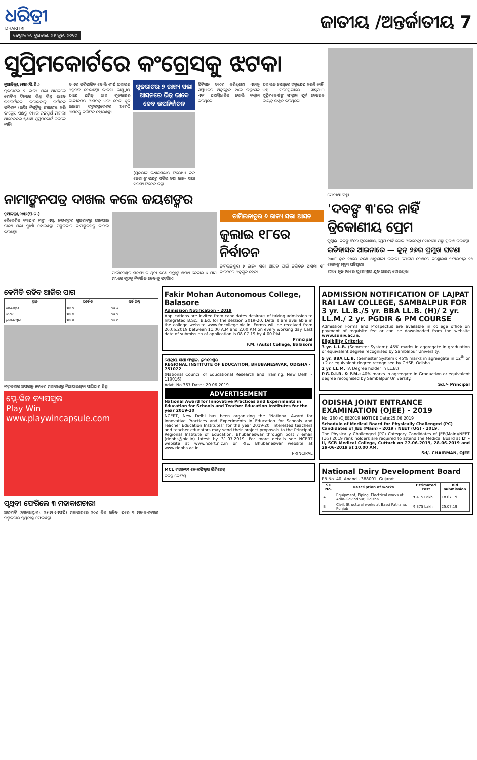ଧରିତ୍ରୀ
DHARITRI
ଢେଙ୍କାନାଳ, ବୁଧବାର, ୨୬ ଜୁନ, ୨୦୧୯
ଜାତୀୟ /ଅନ୍ତର୍ଜାତୀୟ 7
ସୁପ୍ରିମକୋର୍ଟରେ କଂଗ୍ରେସକୁ ଝଟକା
ନୂଆଦିଲ୍ଲୀ,୨୫।୬(ପି.ଟି.)
ଗୁଜରାଟର ୨ ରାଜ୍ୟ ସଭା ଆସନରେ ଗୋଟିଏ ଦିନରେ ଭିନ୍ନ ଭିନ୍ନ ଭାବେ ଉପନିର୍ବାଚନ କରାଇବାକୁ ନିର୍ବାଚନ କମିଶନ (ଇସି) ନିଷ୍ପତ୍ତିକୁ ଚ୍ୟାଲେଞ୍ଜ କରି କଂଗ୍ରେସ ପକ୍ଷରୁ ଦାଏର ଜନସ୍ୱାର୍ଥ ମାମଲା ଆବେଦନର ଶୁଣାଣି ସୁପ୍ରିମକୋର୍ଟ କରିବେ ନାହିଁ।
ଦାଏର କରିପାରିବ ବୋଲି ଶୀର୍ଷ ଅଦାଲତ ଅନୁମତି ଦେଇଛନ୍ତି। ଭାଜପା ରାଷ୍ଟ୍ରୀୟ ଅଧ୍ୟକ୍ଷ ଅମିତ୍ ଶାହ ଗୁଜରାଟର ଗାନ୍ଧୀନଗର ଆସନକୁ ଏବଂ ନେତା ସ୍ମୃତି ଇରାନୀ ଉତ୍ତରପ୍ରଦେଶର ଅମେଠି ଆସନକୁ ନିର୍ବାଚିତ ହୋଇଛନ୍ତି।
ଗୁଜରାଟର ୨ ରାଜ୍ୟ ସଭା ଆସନରେ ଭିନ୍ନ ଭାବେ ହେବ ଉପନିର୍ବାଚନ
(ଗୁଜରାଟ ବିଧାନସଭାର ବିରୋଧୀ ଦଳ ନେତା)ଙ୍କ ପକ୍ଷରୁ ଓକିଲ ତଥା ରାଜ୍ୟ ସଭା ସଦସ୍ୟ ବିବେକ ତନ୍ଖା
ପିଟିସନ ଦାଏର କରିଥିଲେ। ଏହାକୁ ସମ୍ବିଧାନର ଅନୁଚ୍ଛେଦ ୧୪ର ଉଲ୍ଲଂଘନ ଏବଂ ଅସାମ୍ବିଧାନିକ ବୋଲି ବର୍ଣ୍ଣନା କରିଥିଲେ।
ଅଦାଲତ ସେଥିରେ ହସ୍ତକ୍ଷେପ କରନ୍ତି ନାହିଁ। ଏହି ପରିପ୍ରେକ୍ଷୀରେ ଖଣ୍ଡପୀଠ ସୁପ୍ରିମକୋର୍ଟଙ୍କ ସଂକ୍ରାନ୍ତ ପୂର୍ବ କେତେକ ରାୟକୁ ଉଦ୍ଧୃତ କରିଥିଲେ।
ନାମାଙ୍କନପତ୍ର ଦାଖଲ କଲେ ଜୟଶଙ୍କର
ନୂଆଦିଲ୍ଲୀ,୨୫।୬(ପି.ଟି.)
ବୈଦେଶିକ ବ୍ୟାପାର ମନ୍ତ୍ରୀ ଏସ୍. ଜୟଶଙ୍କର ଗୁଜରାଟରୁ ଭାଜପାର ରାଜ୍ୟ ସଭା ପ୍ରାର୍ଥୀ ହୋଇଛନ୍ତି। ମଙ୍ଗଳବାର ନାମାଙ୍କନପତ୍ର ଦାଖଲ କରିଛନ୍ତି।
ପାର୍ଲାମେଣ୍ଟର ସଦସ୍ୟ ନ ଥିବା ଜଣେ ମନ୍ତ୍ରୀଙ୍କୁ ଶପଥ ନେବାର ୬ ମାସ ମଧ୍ୟରେ ଗୃହକୁ ନିର୍ବାଚିତ ହେବାକୁ ପଡ଼ିଥାଏ।
ତାମିଲନାଡୁର ୬ ରାଜ୍ୟ ସଭା ଆସନ
ଜୁଲାଇ ୧୮ରେ ନିର୍ବାଚନ
ତାମିଲନାଡୁର ୬ ରାଜ୍ୟ ସଭା ଆସନ ପାଇଁ ନିର୍ବାଚନ ଆସନ୍ତା ୧୮ ତାରିଖରେ ଅନୁଷ୍ଠିତ ହେବ।
ସୋନାକ୍ଷୀ ସିହ୍ନା
'ଦବଙ୍ଗ ୩'ରେ ନାହିଁ ତ୍ରିକୋଣୀୟ ପ୍ରେମ
ମୁମ୍ବାଇ 'ଦବଙ୍ଗ ୩'ରେ ତ୍ରିକୋଣୀୟ ପ୍ରେମ ନାହିଁ ବୋଲି ଅଭିନେତ୍ରୀ ସୋନାକ୍ଷୀ ସିହ୍ନା ପ୍ରକାଶ କରିଛନ୍ତି।
ଇତିହାସର ଆଇନାରେ — ଜୁନ୍ ୨୬ର ପ୍ରମୁଖ ଘଟଣା
୨୦୦୮ ଜୁନ୍ ୨୬ରେ ଜଣେ ଆତ୍ମଘାତୀ ଇରାକୀ ପୋଲିସ ବେଶରେ ବିସ୍ଫୋରଣ ଘଟାଇବାରୁ ୨୫ ଲୋକଙ୍କ ମୃତ୍ୟୁ ଘଟିଥିଲା।
୧୯୯୧ ଜୁନ ୨୬ରେ ଯୁଗୋସ୍ଲାଭ ଯୁଦ୍ଧ ଆରମ୍ଭ ହୋଇଥିଲା।
କେମିତି ରହିବ ଆଜିର ପାଗ
| ସ୍ଥାନ | ସର୍ବୋଚ୍ଚ | ସର୍ବ ନିମ୍ନ |
| --- | --- | --- |
| ବାଲେଶ୍ୱର | ୩୭.୦ | ୨୫.୫ |
| କଟକ | ୩୫.୫ | ୨୫.୨ |
| ଭୁବନେଶ୍ୱର | ୩୫.୩ | ୨୬.୯ |
ମଙ୍ଗଳବାର ଅପରାହ୍ନ ୫ଟାରେ ମହାକାଶରୁ ନିଆଯାଇଥିବା ପାଣିପାଗ ଚିତ୍ର।
ପ୍ଲେ-ୱିନ କ୍ୟାପସୁଲ
Play Win
www.playwincapsule.com
ପୃଥିବୀ ଫେରିଲେ ୩ ମହାକାଶଚାରୀ
ଅଲମାଟି (କାଜାଖସ୍ତାନ), ୨୫।୬(ଏଏଫପି) ମହାକାଶରେ ୨୦୪ ଦିନ ରହିବା ପରେ ୩ ମହାକାଶଚାରୀ ମଙ୍ଗଳବାର ପୃଥିବୀକୁ ଫେରିଛନ୍ତି।
Fakir Mohan Autonomous College, Balasore
Admission Notification - 2019
Applications are invited from candidates desirous of taking admission to Integrated B.Sc., B.Ed. for the session 2019-20. Details are available in the college website www.fmcollege.nic.in. Forms will be received from 26.06.2019 between 11.00 A.M and 2.00 P.M on every working day. Last date of submission of application is 08.07.19 by 4.00 P.M.
Principal
F.M. (Auto) College, Balasore
କ୍ଷେତ୍ରୀୟ ଶିକ୍ଷା ସଂସ୍ଥାନ, ଭୁବନେଶ୍ୱର
REGIONAL INSTITUTE OF EDUCATION, BHUBANESWAR, ODISHA - 751022
(National Council of Educational Research and Training, New Delhi - 110016)
Advt. No.367 Date : 20.06.2019
ADVERTISEMENT
National Award for Innovative Practices and Experiments in Education for Schools and Teacher Education Institutes for the year 2019-20
NCERT, New Delhi has been organizing the "National Award for Innovative Practices and Experiments in Education for Schools and Teacher Education Institutes" for the year 2019-20. Interested teachers and teacher educators may send their project proposals to the Principal, Regional Institute of Education, Bhubaneswar through post / email (riebbs@nic.in) latest by 31.07.2019. For more details see NCERT website at www.ncert.nic.in or RIE, Bhubaneswar website at www.riebbs.ac.in.
PRINCIPAL
MCL ମହାନଦୀ କୋଲଫିଲ୍ଡସ ଲିମିଟେଡ୍
ତଦନ୍ତ ନୋଟିସ୍
ADMISSION NOTIFICATION OF LAJPAT RAI LAW COLLEGE, SAMBALPUR FOR 3 yr. LL.B./5 yr. BBA LL.B. (H)/ 2 yr. LL.M./ 2 yr. PGDIR & PM COURSE
Admission Forms and Prospectus are available in college office on payment of requisite fee or can be downloaded from the website www.suniv.ac.in.
Eligibility Criteria:
3 yr. L.L.B. (Semester System): 45% marks in aggregate in graduation or equivalent degree recognised by Sambalpur University.
5 yr. BBA LL.B. (Semester System): 45% marks in agreegate in 12<sup>th</sup> or +2 or equivalent degree recognised by CHSE, Odisha.
2 yr. LL.M. (A Degree holder in LL.B.)
P.G.D.I.R. & P.M.: 40% marks in agreegate in Graduation or equivalent degree recognised by Sambalpur University.
Sd./- Principal
ODISHA JOINT ENTRANCE EXAMINATION (OJEE) - 2019
No: 280 /OJEE2019 NOTICE Date:25.06.2019
Schedule of Medical Board for Physically Challenged (PC) Candidates of JEE (Main) - 2019 / NEET (UG) - 2019.
The Physically Challenged (PC) Category Candidates of JEE(Main)/NEET (UG) 2019 rank holders are required to attend the Medical Board at LT – II, SCB Medical College, Cuttack on 27-06-2019, 28-06-2019 and 29-06-2019 at 10.00 AM.
Sd/- CHAIRMAN, OJEE
National Dairy Development Board
PB No. 40, Anand - 388001, Gujarat
| Sr. No. | Description of works | Estimated cost | Bid submission |
| --- | --- | --- | --- |
| A | Equipment, Piping, Electrical works at Arilo-Govindpur, Odisha | ₹ 415 Lakh | 18.07.19 |
| B | Civil, Structural works at Bassi Pathana, Punjab | ₹ 375 Lakh | 25.07.19 |